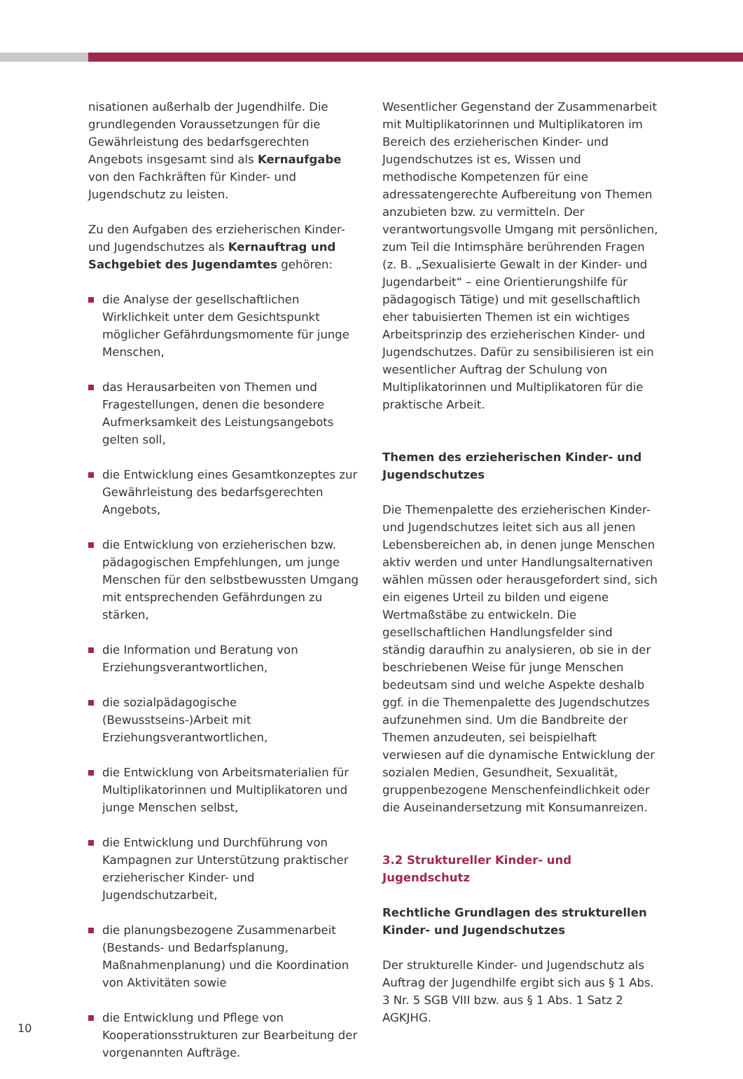nisationen außerhalb der Jugendhilfe. Die grundlegenden Voraussetzungen für die Gewährleistung des bedarfsgerechten Angebots insgesamt sind als Kernaufgabe von den Fachkräften für Kinder- und Jugendschutz zu leisten.
Zu den Aufgaben des erzieherischen Kinder- und Jugendschutzes als Kernauftrag und Sachgebiet des Jugendamtes gehören:
die Analyse der gesellschaftlichen Wirklichkeit unter dem Gesichtspunkt möglicher Gefährdungsmomente für junge Menschen,
das Herausarbeiten von Themen und Fragestellungen, denen die besondere Aufmerksamkeit des Leistungsangebots gelten soll,
die Entwicklung eines Gesamtkonzeptes zur Gewährleistung des bedarfsgerechten Angebots,
die Entwicklung von erzieherischen bzw. pädagogischen Empfehlungen, um junge Menschen für den selbstbewussten Umgang mit entsprechenden Gefährdungen zu stärken,
die Information und Beratung von Erziehungsverantwortlichen,
die sozialpädagogische (Bewusstseins-)Arbeit mit Erziehungsverantwortlichen,
die Entwicklung von Arbeitsmaterialien für Multiplikatorinnen und Multiplikatoren und junge Menschen selbst,
die Entwicklung und Durchführung von Kampagnen zur Unterstützung praktischer erzieherischer Kinder- und Jugendschutzarbeit,
die planungsbezogene Zusammenarbeit (Bestands- und Bedarfsplanung, Maßnahmenplanung) und die Koordination von Aktivitäten sowie
die Entwicklung und Pflege von Kooperationsstrukturen zur Bearbeitung der vorgenannten Aufträge.
Wesentlicher Gegenstand der Zusammenarbeit mit Multiplikatorinnen und Multiplikatoren im Bereich des erzieherischen Kinder- und Jugendschutzes ist es, Wissen und methodische Kompetenzen für eine adressatengerechte Aufbereitung von Themen anzubieten bzw. zu vermitteln. Der verantwortungsvolle Umgang mit persönlichen, zum Teil die Intimsphäre berührenden Fragen (z. B. „Sexualisierte Gewalt in der Kinder- und Jugendarbeit“ – eine Orientierungshilfe für pädagogisch Tätige) und mit gesellschaftlich eher tabuisierten Themen ist ein wichtiges Arbeitsprinzip des erzieherischen Kinder- und Jugendschutzes. Dafür zu sensibilisieren ist ein wesentlicher Auftrag der Schulung von Multiplikatorinnen und Multiplikatoren für die praktische Arbeit.
Themen des erzieherischen Kinder- und Jugendschutzes
Die Themenpalette des erzieherischen Kinder- und Jugendschutzes leitet sich aus all jenen Lebensbereichen ab, in denen junge Menschen aktiv werden und unter Handlungsalternativen wählen müssen oder herausgefordert sind, sich ein eigenes Urteil zu bilden und eigene Wertmaßstäbe zu entwickeln. Die gesellschaftlichen Handlungsfelder sind ständig daraufhin zu analysieren, ob sie in der beschriebenen Weise für junge Menschen bedeutsam sind und welche Aspekte deshalb ggf. in die Themenpalette des Jugendschutzes aufzunehmen sind. Um die Bandbreite der Themen anzudeuten, sei beispielhaft verwiesen auf die dynamische Entwicklung der sozialen Medien, Gesundheit, Sexualität, gruppenbezogene Menschenfeindlichkeit oder die Auseinandersetzung mit Konsumanreizen.
3.2 Struktureller Kinder- und Jugendschutz
Rechtliche Grundlagen des strukturellen Kinder- und Jugendschutzes
Der strukturelle Kinder- und Jugendschutz als Auftrag der Jugendhilfe ergibt sich aus § 1 Abs. 3 Nr. 5 SGB VIII bzw. aus § 1 Abs. 1 Satz 2 AGKJHG.
10